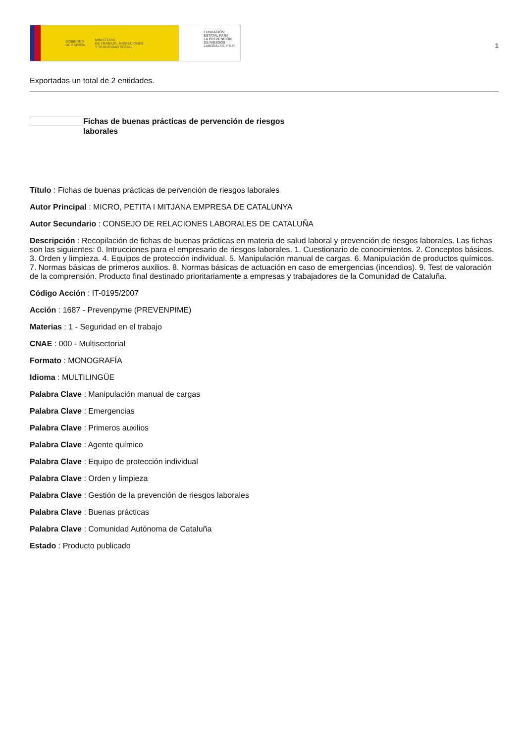GOBIERNO
DE ESPAÑA MINISTERIO
DE TRABAJO, MIGRACIONES
Y SEGURIDAD SOCIAL
FUNDACIÓN
ESTATAL PARA
LA PREVENCIÓN
DE RIESGOS
LABORALES, F.S.P.
1
Exportadas un total de 2 entidades.
Fichas de buenas prácticas de pervención de riesgos laborales
Título : Fichas de buenas prácticas de pervención de riesgos laborales
Autor Principal : MICRO, PETITA I MITJANA EMPRESA DE CATALUNYA
Autor Secundario : CONSEJO DE RELACIONES LABORALES DE CATALUÑA
Descripción : Recopilación de fichas de buenas prácticas en materia de salud laboral y prevención de riesgos laborales. Las fichas son las siguientes: 0. Intrucciones para el empresario de riesgos laborales. 1. Cuestionario de conocimientos. 2. Conceptos básicos. 3. Orden y limpieza. 4. Equipos de protección individual. 5. Manipulación manual de cargas. 6. Manipulación de productos químicos. 7. Normas básicas de primeros auxilios. 8. Normas básicas de actuación en caso de emergencias (incendios). 9. Test de valoración de la comprensión. Producto final destinado prioritariamente a empresas y trabajadores de la Comunidad de Cataluña.
Código Acción : IT-0195/2007
Acción : 1687 - Prevenpyme (PREVENPIME)
Materias : 1 - Seguridad en el trabajo
CNAE : 000 - Multisectorial
Formato : MONOGRAFÍA
Idioma : MULTILINGÜE
Palabra Clave : Manipulación manual de cargas
Palabra Clave : Emergencias
Palabra Clave : Primeros auxilios
Palabra Clave : Agente químico
Palabra Clave : Equipo de protección individual
Palabra Clave : Orden y limpieza
Palabra Clave : Gestión de la prevención de riesgos laborales
Palabra Clave : Buenas prácticas
Palabra Clave : Comunidad Autónoma de Cataluña
Estado : Producto publicado